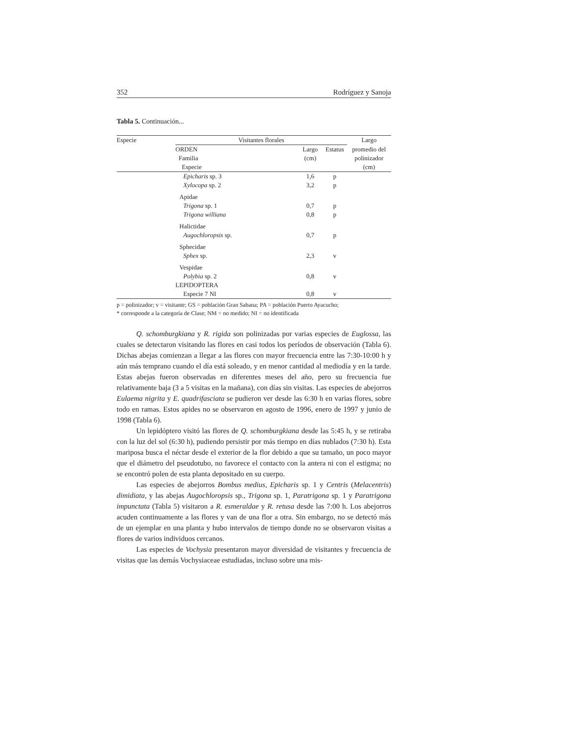352 Rodríguez y Sanoja
Tabla 5. Continuación...
| Especie | Visitantes florales | | | Largo |
| --- | --- | --- | --- | --- |
| | ORDEN Familia Especie | Largo (cm) | Estatus | promedio del polinizador (cm) |
| | Epicharis sp. 3 | 1,6 | p | |
| | Xylocopa sp. 2 | 3,2 | p | |
| | Apidae | | | |
| | Trigona sp. 1 | 0,7 | p | |
| | Trigona williana | 0,8 | p | |
| | Halictidae | | | |
| | Augochloropsis sp. | 0,7 | p | |
| | Sphecidae | | | |
| | Sphex sp. | 2,3 | v | |
| | Vespidae | | | |
| | Polybia sp. 2 | 0,8 | v | |
| | LEPIDOPTERA | | | |
| | Especie 7 NI | 0,8 | v | |
p = polinizador; v = visitante; GS = población Gran Sabana; PA = población Puerto Ayacucho;
* corresponde a la categoría de Clase; NM = no medido; NI = no identificada
Q. schomburgkiana y R. rigida son polinizadas por varias especies de Euglossa, las cuales se detectaron visitando las flores en casi todos los períodos de observación (Tabla 6). Dichas abejas comienzan a llegar a las flores con mayor frecuencia entre las 7:30-10:00 h y aún más temprano cuando el día está soleado, y en menor cantidad al mediodía y en la tarde. Estas abejas fueron observadas en diferentes meses del año, pero su frecuencia fue relativamente baja (3 a 5 visitas en la mañana), con días sin visitas. Las especies de abejorros Eulaema nigrita y E. quadrifasciata se pudieron ver desde las 6:30 h en varias flores, sobre todo en ramas. Estos apides no se observaron en agosto de 1996, enero de 1997 y junio de 1998 (Tabla 6).
Un lepidóptero visitó las flores de Q. schomburgkiana desde las 5:45 h, y se retiraba con la luz del sol (6:30 h), pudiendo persistir por más tiempo en días nublados (7:30 h). Esta mariposa busca el néctar desde el exterior de la flor debido a que su tamaño, un poco mayor que el diámetro del pseudotubo, no favorece el contacto con la antera ni con el estigma; no se encontró polen de esta planta depositado en su cuerpo.
Las especies de abejorros Bombus medius, Epicharis sp. 1 y Centris (Melacentris) dimidiata, y las abejas Augochloropsis sp., Trigona sp. 1, Paratrigona sp. 1 y Paratrigona impunctata (Tabla 5) visitaron a R. esmeraldae y R. retusa desde las 7:00 h. Los abejorros acuden continuamente a las flores y van de una flor a otra. Sin embargo, no se detectó más de un ejemplar en una planta y hubo intervalos de tiempo donde no se observaron visitas a flores de varios individuos cercanos.
Las especies de Vochysia presentaron mayor diversidad de visitantes y frecuencia de visitas que las demás Vochysiaceae estudiadas, incluso sobre una mis-